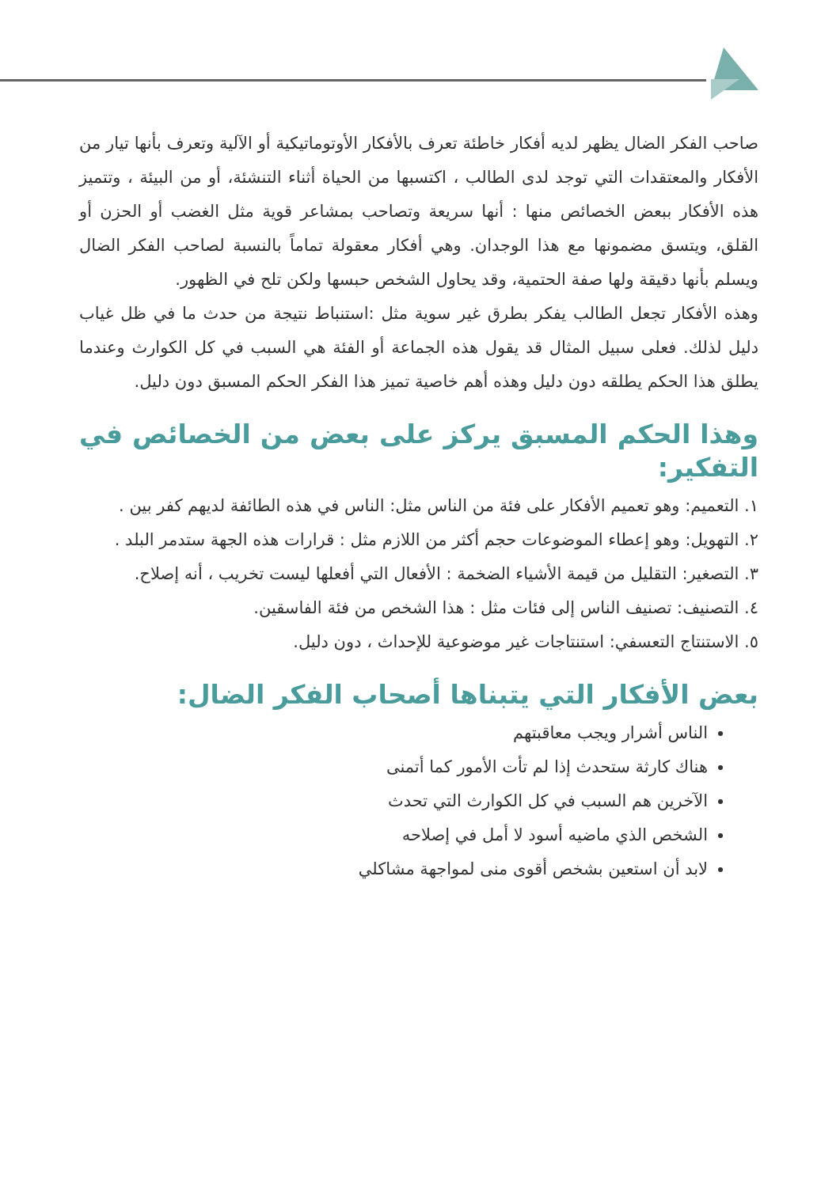صاحب الفكر الضال يظهر لديه أفكار خاطئة تعرف بالأفكار الأوتوماتيكية أو الآلية وتعرف بأنها تيار من الأفكار والمعتقدات التي توجد لدى الطالب ، اكتسبها من الحياة أثناء التنشئة، أو من البيئة ، وتتميز هذه الأفكار ببعض الخصائص منها : أنها سريعة وتصاحب بمشاعر قوية مثل الغضب أو الحزن أو القلق، ويتسق مضمونها مع هذا الوجدان. وهي أفكار معقولة تماماً بالنسبة لصاحب الفكر الضال ويسلم بأنها دقيقة ولها صفة الحتمية، وقد يحاول الشخص حبسها ولكن تلح في الظهور.
وهذه الأفكار تجعل الطالب يفكر بطرق غير سوية مثل :استنباط نتيجة من حدث ما في ظل غياب دليل لذلك. فعلى سبيل المثال قد يقول هذه الجماعة أو الفئة هي السبب في كل الكوارث وعندما يطلق هذا الحكم يطلقه دون دليل وهذه أهم خاصية تميز هذا الفكر الحكم المسبق دون دليل.
وهذا الحكم المسبق يركز على بعض من الخصائص في التفكير:
١. التعميم: وهو تعميم الأفكار على فئة من الناس مثل: الناس في هذه الطائفة لديهم كفر بين .
٢. التهويل: وهو إعطاء الموضوعات حجم أكثر من اللازم مثل : قرارات هذه الجهة ستدمر البلد .
٣. التصغير: التقليل من قيمة الأشياء الضخمة : الأفعال التي أفعلها ليست تخريب ، أنه إصلاح.
٤. التصنيف: تصنيف الناس إلى فئات مثل : هذا الشخص من فئة الفاسقين.
٥. الاستنتاج التعسفي: استنتاجات غير موضوعية للإحداث ، دون دليل.
بعض الأفكار التي يتبناها أصحاب الفكر الضال:
الناس أشرار ويجب معاقبتهم
هناك كارثة ستحدث إذا لم تأت الأمور كما أتمنى
الآخرين هم السبب في كل الكوارث التي تحدث
الشخص الذي ماضيه أسود لا أمل في إصلاحه
لابد أن استعين بشخص أقوى منى لمواجهة مشاكلي